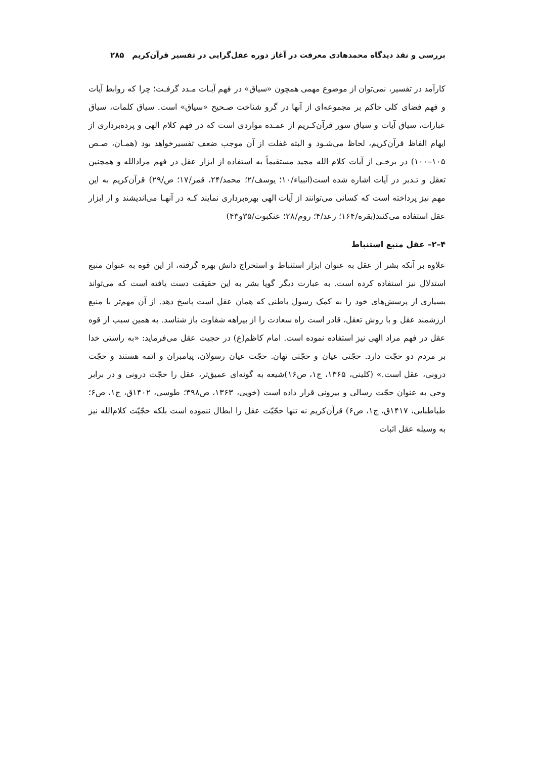بررسی و نقد دیدگاه محمدهادی معرفت در آغاز دوره عقل‌گرایی در تفسیر قرآن‌کریم ۲۸۵
کارآمد در تفسیر، نمی‌توان از موضوع مهمی همچون «سیاق» در فهم آیـات مـدد گرفـت؛ چرا که روابط آیات و فهم فضای کلی حاکم بر مجموعه‌ای از آنها در گرو شناخت صـحیح «سیاق» است. سیاق کلمات، سیاق عبارات، سیاق آیات و سیاق سور قرآن‌کـریم از عمـده مواردی است که در فهم کلام الهی و پرده‌برداری از ایهام الفاظ قرآن‌کریم، لحاظ می‌شـود و البته غفلت از آن موجب ضعف تفسیرخواهد بود (همـان، صـص ۱۰۵–۱۰۰) در برخـی از آیات کلام الله مجید مستقیماً به استفاده از ابزار عقل در فهم مرادالله و همچنین تعقل و تـدبر در آیات اشاره شده است(انبیاء/۱۰؛ یوسف/۲؛ محمد/۲۴، قمر/۱۷؛ ص/۲۹) قرآن‌کریم به این مهم نیز پرداخته است که کسانی می‌توانند از آیات الهی بهره‌برداری نمایند کـه در آنهـا می‌اندیشند و از ابزار عقل استفاده می‌کنند(بقره/۱۶۴؛ رعد/۴؛ روم/۲۸؛ عنکبوت/۳۵و۴۳)
۴–۲– عقل منبع استنباط
علاوه بر آنکه بشر از عقل به عنوان ابزار استنباط و استخراج دانش بهره گرفته، از این قوه به عنوان منبع استدلال نیز استفاده کرده است. به عبارت دیگر گویا بشر به این حقیقت دست یافته است که می‌تواند بسیاری از پرسش‌های خود را به کمک رسول باطنی که همان عقل است پاسخ دهد. از آن مهم‌تر با منبع ارزشمند عقل و با روش تعقل، قادر است راه سعادت را از بیراهه شقاوت باز شناسد. به همین سبب از قوه عقل در فهم مراد الهی نیز استفاده نموده است. امام کاظم(ع) در حجیت عقل می‌فرماید: «به راستی خدا بر مردم دو حجّت دارد. حجّتی عیان و حجّتی نهان. حجّت عیان رسولان، پیامبران و ائمه هستند و حجّت درونی، عقل است.» (کلینی، ۱۳۶۵، ج۱، ص۱۶)شیعه به گونه‌ای عمیق‌تر، عقل را حجّت درونی و در برابر وحی به عنوان حجّت رسالی و بیرونی قرار داده است (خویی، ۱۳۶۳، ص۳۹۸؛ طوسی، ۱۴۰۲ق، ج۱، ص۶؛ طباطبایی، ۱۴۱۷ق، ج۱، ص۶) قرآن‌کریم نه تنها حجّیّت عقل را ابطال ننموده است بلکه حجّیّت کلام‌الله نیز به وسیله عقل اثبات